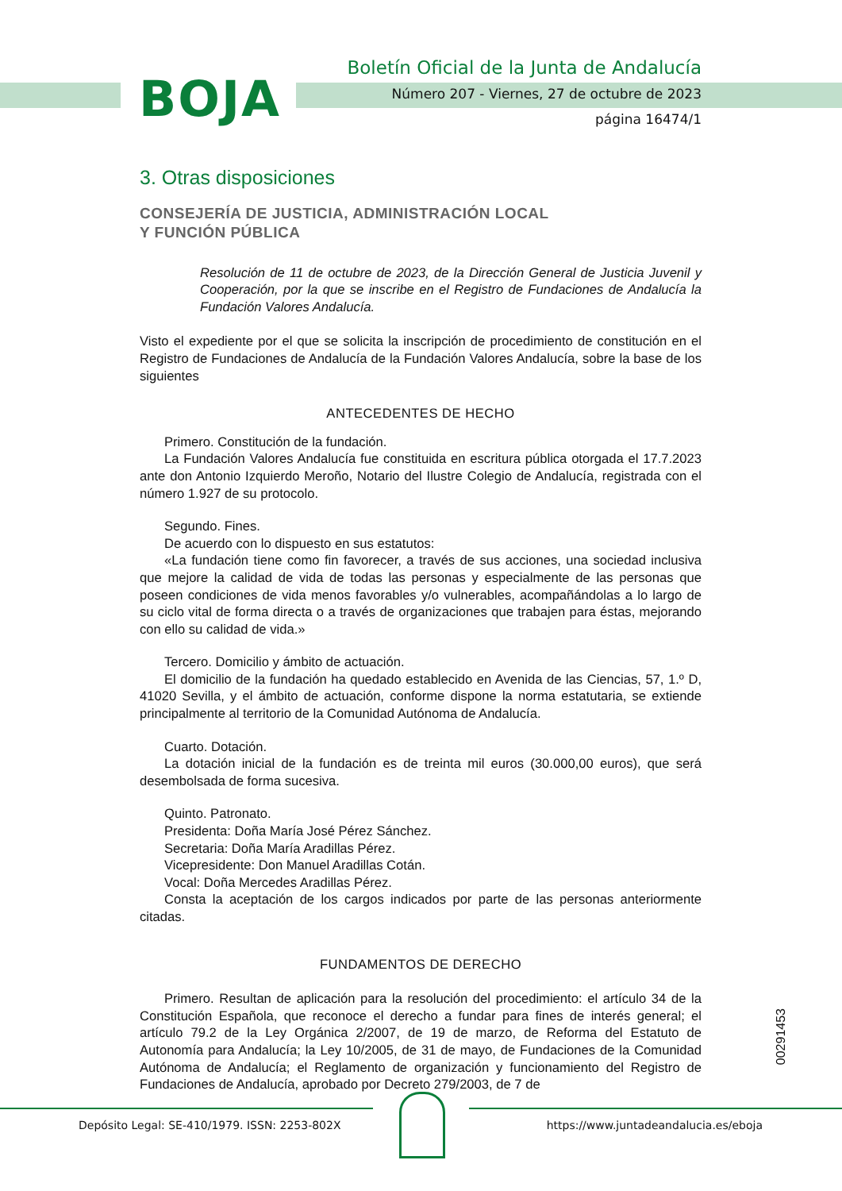BOJA
Boletín Oficial de la Junta de Andalucía
Número 207 - Viernes, 27 de octubre de 2023
página 16474/1
3. Otras disposiciones
CONSEJERÍA DE JUSTICIA, ADMINISTRACIÓN LOCAL
Y FUNCIÓN PÚBLICA
Resolución de 11 de octubre de 2023, de la Dirección General de Justicia Juvenil y Cooperación, por la que se inscribe en el Registro de Fundaciones de Andalucía la Fundación Valores Andalucía.
Visto el expediente por el que se solicita la inscripción de procedimiento de constitución en el Registro de Fundaciones de Andalucía de la Fundación Valores Andalucía, sobre la base de los siguientes
ANTECEDENTES DE HECHO
Primero. Constitución de la fundación.
La Fundación Valores Andalucía fue constituida en escritura pública otorgada el 17.7.2023 ante don Antonio Izquierdo Meroño, Notario del Ilustre Colegio de Andalucía, registrada con el número 1.927 de su protocolo.
Segundo. Fines.
De acuerdo con lo dispuesto en sus estatutos:
«La fundación tiene como fin favorecer, a través de sus acciones, una sociedad inclusiva que mejore la calidad de vida de todas las personas y especialmente de las personas que poseen condiciones de vida menos favorables y/o vulnerables, acompañándolas a lo largo de su ciclo vital de forma directa o a través de organizaciones que trabajen para éstas, mejorando con ello su calidad de vida.»
Tercero. Domicilio y ámbito de actuación.
El domicilio de la fundación ha quedado establecido en Avenida de las Ciencias, 57, 1.º D, 41020 Sevilla, y el ámbito de actuación, conforme dispone la norma estatutaria, se extiende principalmente al territorio de la Comunidad Autónoma de Andalucía.
Cuarto. Dotación.
La dotación inicial de la fundación es de treinta mil euros (30.000,00 euros), que será desembolsada de forma sucesiva.
Quinto. Patronato.
Presidenta: Doña María José Pérez Sánchez.
Secretaria: Doña María Aradillas Pérez.
Vicepresidente: Don Manuel Aradillas Cotán.
Vocal: Doña Mercedes Aradillas Pérez.
Consta la aceptación de los cargos indicados por parte de las personas anteriormente citadas.
FUNDAMENTOS DE DERECHO
Primero. Resultan de aplicación para la resolución del procedimiento: el artículo 34 de la Constitución Española, que reconoce el derecho a fundar para fines de interés general; el artículo 79.2 de la Ley Orgánica 2/2007, de 19 de marzo, de Reforma del Estatuto de Autonomía para Andalucía; la Ley 10/2005, de 31 de mayo, de Fundaciones de la Comunidad Autónoma de Andalucía; el Reglamento de organización y funcionamiento del Registro de Fundaciones de Andalucía, aprobado por Decreto 279/2003, de 7 de
00291453
Depósito Legal: SE-410/1979. ISSN: 2253-802X
https://www.juntadeandalucia.es/eboja